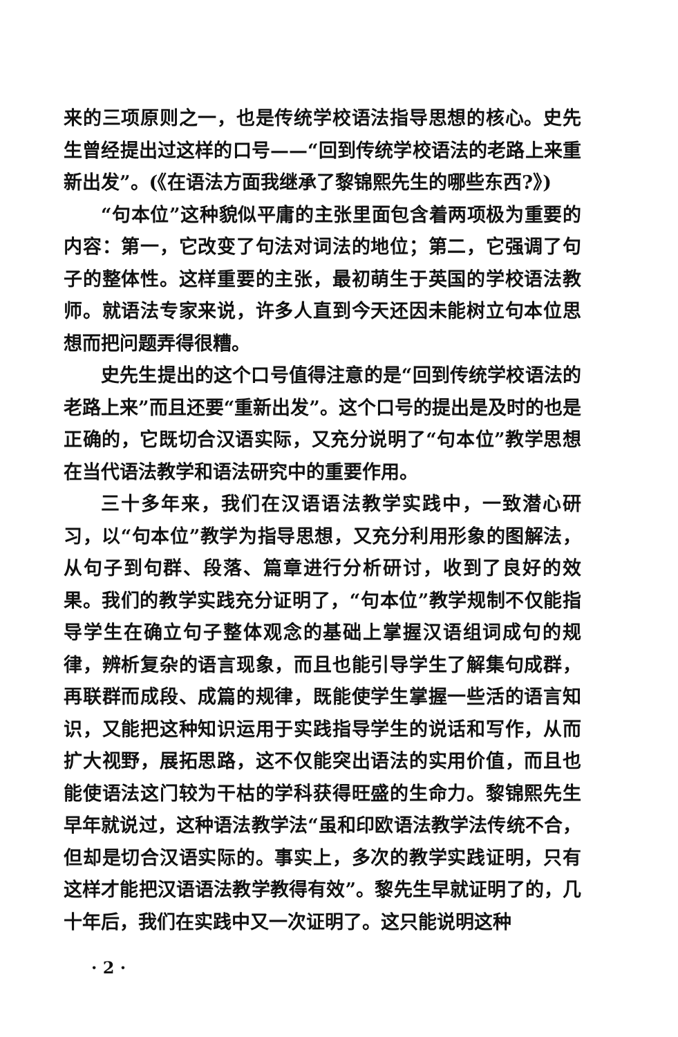来的三项原则之一，也是传统学校语法指导思想的核心。史先生曾经提出过这样的口号——“回到传统学校语法的老路上来重新出发”。(《在语法方面我继承了黎锦熙先生的哪些东西?》)
“句本位”这种貌似平庸的主张里面包含着两项极为重要的内容：第一，它改变了句法对词法的地位；第二，它强调了句子的整体性。这样重要的主张，最初萌生于英国的学校语法教师。就语法专家来说，许多人直到今天还因未能树立句本位思想而把问题弄得很糟。
史先生提出的这个口号值得注意的是“回到传统学校语法的老路上来”而且还要“重新出发”。这个口号的提出是及时的也是正确的，它既切合汉语实际，又充分说明了“句本位”教学思想在当代语法教学和语法研究中的重要作用。
三十多年来，我们在汉语语法教学实践中，一致潜心研习，以“句本位”教学为指导思想，又充分利用形象的图解法，从句子到句群、段落、篇章进行分析研讨，收到了良好的效果。我们的教学实践充分证明了，“句本位”教学规制不仅能指导学生在确立句子整体观念的基础上掌握汉语组词成句的规律，辨析复杂的语言现象，而且也能引导学生了解集句成群，再联群而成段、成篇的规律，既能使学生掌握一些活的语言知识，又能把这种知识运用于实践指导学生的说话和写作，从而扩大视野，展拓思路，这不仅能突出语法的实用价值，而且也能使语法这门较为干枯的学科获得旺盛的生命力。黎锦熙先生早年就说过，这种语法教学法“虽和印欧语法教学法传统不合，但却是切合汉语实际的。事实上，多次的教学实践证明，只有这样才能把汉语语法教学教得有效”。黎先生早就证明了的，几十年后，我们在实践中又一次证明了。这只能说明这种
· 2 ·